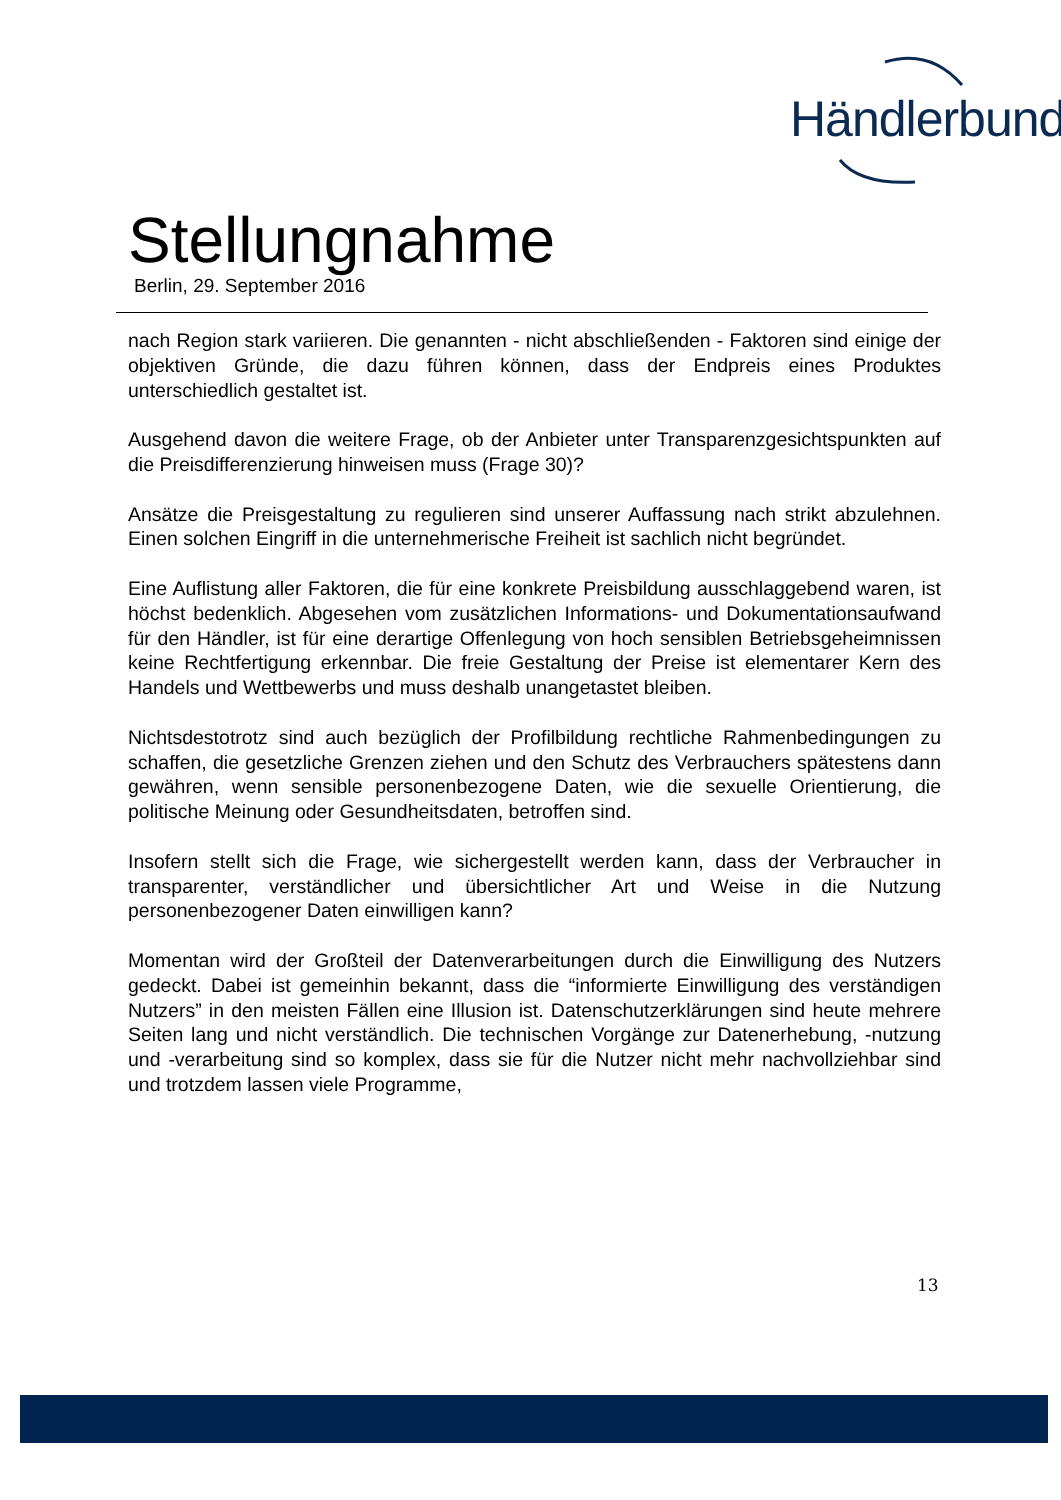Händlerbund
Stellungnahme
Berlin, 29. September 2016
nach Region stark variieren. Die genannten - nicht abschließenden - Faktoren sind einige der objektiven Gründe, die dazu führen können, dass der Endpreis eines Produktes unterschiedlich gestaltet ist.
Ausgehend davon die weitere Frage, ob der Anbieter unter Transparenzgesichtspunkten auf die Preisdifferenzierung hinweisen muss (Frage 30)?
Ansätze die Preisgestaltung zu regulieren sind unserer Auffassung nach strikt abzulehnen. Einen solchen Eingriff in die unternehmerische Freiheit ist sachlich nicht begründet.
Eine Auflistung aller Faktoren, die für eine konkrete Preisbildung ausschlaggebend waren, ist höchst bedenklich. Abgesehen vom zusätzlichen Informations- und Dokumentationsaufwand für den Händler, ist für eine derartige Offenlegung von hoch sensiblen Betriebsgeheimnissen keine Rechtfertigung erkennbar. Die freie Gestaltung der Preise ist elementarer Kern des Handels und Wettbewerbs und muss deshalb unangetastet bleiben.
Nichtsdestotrotz sind auch bezüglich der Profilbildung rechtliche Rahmenbedingungen zu schaffen, die gesetzliche Grenzen ziehen und den Schutz des Verbrauchers spätestens dann gewähren, wenn sensible personenbezogene Daten, wie die sexuelle Orientierung, die politische Meinung oder Gesundheitsdaten, betroffen sind.
Insofern stellt sich die Frage, wie sichergestellt werden kann, dass der Verbraucher in transparenter, verständlicher und übersichtlicher Art und Weise in die Nutzung personenbezogener Daten einwilligen kann?
Momentan wird der Großteil der Datenverarbeitungen durch die Einwilligung des Nutzers gedeckt. Dabei ist gemeinhin bekannt, dass die “informierte Einwilligung des verständigen Nutzers” in den meisten Fällen eine Illusion ist. Datenschutzerklärungen sind heute mehrere Seiten lang und nicht verständlich. Die technischen Vorgänge zur Datenerhebung, -nutzung und -verarbeitung sind so komplex, dass sie für die Nutzer nicht mehr nachvollziehbar sind und trotzdem lassen viele Programme,
13